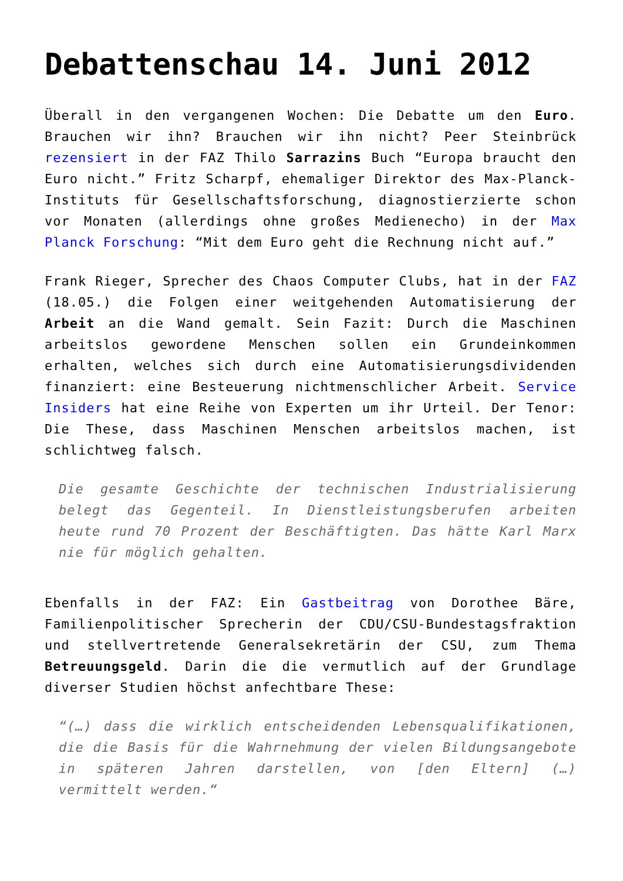Debattenschau 14. Juni 2012
Überall in den vergangenen Wochen: Die Debatte um den Euro. Brauchen wir ihn? Brauchen wir ihn nicht? Peer Steinbrück rezensiert in der FAZ Thilo Sarrazins Buch “Europa braucht den Euro nicht.” Fritz Scharpf, ehemaliger Direktor des Max-Planck-Instituts für Gesellschaftsforschung, diagnostierzierte schon vor Monaten (allerdings ohne großes Medienecho) in der Max Planck Forschung: “Mit dem Euro geht die Rechnung nicht auf.”
Frank Rieger, Sprecher des Chaos Computer Clubs, hat in der FAZ (18.05.) die Folgen einer weitgehenden Automatisierung der Arbeit an die Wand gemalt. Sein Fazit: Durch die Maschinen arbeitslos gewordene Menschen sollen ein Grundeinkommen erhalten, welches sich durch eine Automatisierungsdividenden finanziert: eine Besteuerung nichtmenschlicher Arbeit. Service Insiders hat eine Reihe von Experten um ihr Urteil. Der Tenor: Die These, dass Maschinen Menschen arbeitslos machen, ist schlichtweg falsch.
Die gesamte Geschichte der technischen Industrialisierung belegt das Gegenteil. In Dienstleistungsberufen arbeiten heute rund 70 Prozent der Beschäftigten. Das hätte Karl Marx nie für möglich gehalten.
Ebenfalls in der FAZ: Ein Gastbeitrag von Dorothee Bäre, Familienpolitischer Sprecherin der CDU/CSU-Bundestagsfraktion und stellvertretende Generalsekretärin der CSU, zum Thema Betreuungsgeld. Darin die die vermutlich auf der Grundlage diverser Studien höchst anfechtbare These:
“(…) dass die wirklich entscheidenden Lebensqualifikationen, die die Basis für die Wahrnehmung der vielen Bildungsangebote in späteren Jahren darstellen, von [den Eltern] (…) vermittelt werden.“